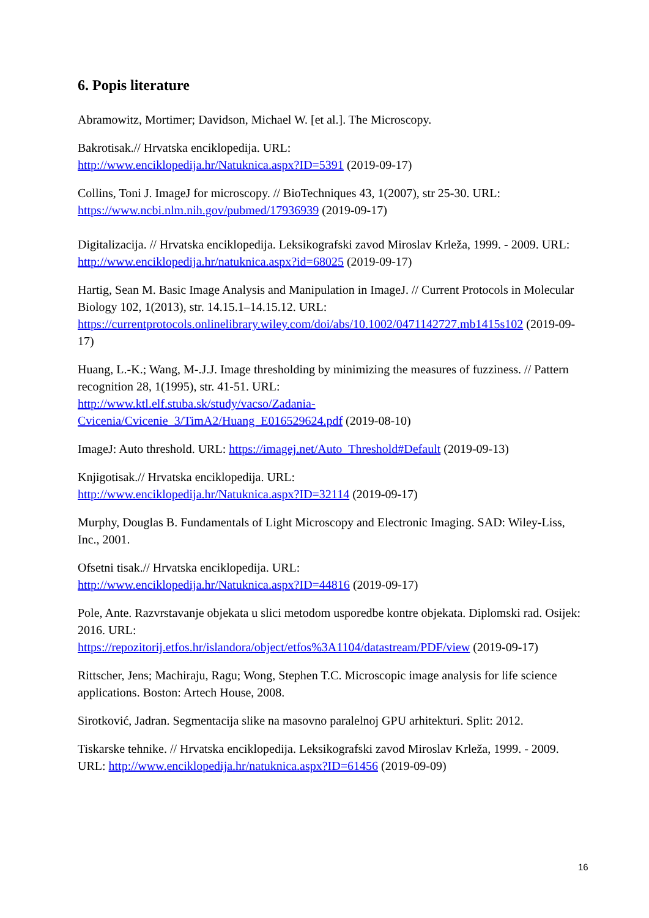6. Popis literature
Abramowitz, Mortimer; Davidson, Michael W. [et al.]. The Microscopy.
Bakrotisak.// Hrvatska enciklopedija. URL:
http://www.enciklopedija.hr/Natuknica.aspx?ID=5391 (2019-09-17)
Collins, Toni J. ImageJ for microscopy. // BioTechniques 43, 1(2007), str 25-30. URL:
https://www.ncbi.nlm.nih.gov/pubmed/17936939 (2019-09-17)
Digitalizacija. // Hrvatska enciklopedija. Leksikografski zavod Miroslav Krleža, 1999. - 2009. URL: http://www.enciklopedija.hr/natuknica.aspx?id=68025 (2019-09-17)
Hartig, Sean M. Basic Image Analysis and Manipulation in ImageJ. // Current Protocols in Molecular Biology 102, 1(2013), str. 14.15.1–14.15.12. URL:
https://currentprotocols.onlinelibrary.wiley.com/doi/abs/10.1002/0471142727.mb1415s102 (2019-09-17)
Huang, L.-K.; Wang, M-.J.J. Image thresholding by minimizing the measures of fuzziness. // Pattern recognition 28, 1(1995), str. 41-51. URL:
http://www.ktl.elf.stuba.sk/study/vacso/Zadania-
Cvicenia/Cvicenie_3/TimA2/Huang_E016529624.pdf (2019-08-10)
ImageJ: Auto threshold. URL: https://imagej.net/Auto_Threshold#Default (2019-09-13)
Knjigotisak.// Hrvatska enciklopedija. URL:
http://www.enciklopedija.hr/Natuknica.aspx?ID=32114 (2019-09-17)
Murphy, Douglas B. Fundamentals of Light Microscopy and Electronic Imaging. SAD: Wiley-Liss, Inc., 2001.
Ofsetni tisak.// Hrvatska enciklopedija. URL:
http://www.enciklopedija.hr/Natuknica.aspx?ID=44816 (2019-09-17)
Pole, Ante. Razvrstavanje objekata u slici metodom usporedbe kontre objekata. Diplomski rad. Osijek: 2016. URL:
https://repozitorij.etfos.hr/islandora/object/etfos%3A1104/datastream/PDF/view (2019-09-17)
Rittscher, Jens; Machiraju, Ragu; Wong, Stephen T.C. Microscopic image analysis for life science applications. Boston: Artech House, 2008.
Sirotković, Jadran. Segmentacija slike na masovno paralelnoj GPU arhitekturi. Split: 2012.
Tiskarske tehnike. // Hrvatska enciklopedija. Leksikografski zavod Miroslav Krleža, 1999. - 2009. URL: http://www.enciklopedija.hr/natuknica.aspx?ID=61456 (2019-09-09)
16